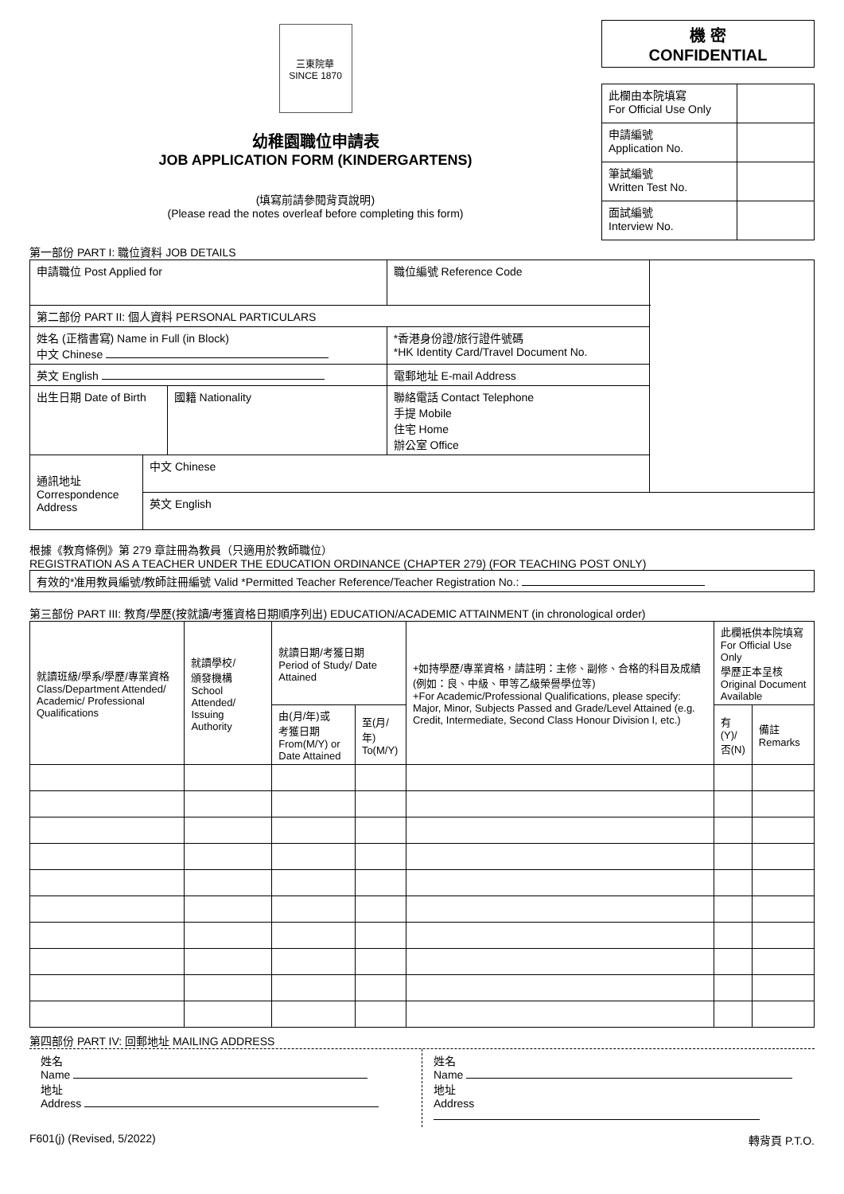三東院華
SINCE 1870
幼稚園職位申請表
JOB APPLICATION FORM (KINDERGARTENS)
(填寫前請參閱背頁說明)
(Please read the notes overleaf before completing this form)
機 密
CONFIDENTIAL
| 此欄由本院填寫 For Official Use Only | |
| 申請編號 Application No. | |
| 筆試編號 Written Test No. | |
| 面試編號 Interview No. | |
第一部份 PART I: 職位資料 JOB DETAILS
| 申請職位 Post Applied for | | | 職位編號 Reference Code | |
| 第二部份 PART II: 個人資料 PERSONAL PARTICULARS | | | | |
| 姓名 (正楷書寫) Name in Full (in Block) 中文 Chinese | | | *香港身份證/旅行證件號碼 *HK Identity Card/Travel Document No. | |
| 英文 English | | | 電郵地址 E-mail Address | |
| 出生日期 Date of Birth | | 國籍 Nationality | 聯絡電話 Contact Telephone 手提 Mobile 住宅 Home 辦公室 Office | |
| 通訊地址 Correspondence Address | 中文 Chinese | | | |
| | 英文 English | | | |
根據《教育條例》第 279 章註冊為教員（只適用於教師職位）
REGISTRATION AS A TEACHER UNDER THE EDUCATION ORDINANCE (CHAPTER 279) (FOR TEACHING POST ONLY)
有效的*准用教員編號/教師註冊編號 Valid *Permitted Teacher Reference/Teacher Registration No.:
第三部份 PART III: 教育/學歷(按就讀/考獲資格日期順序列出) EDUCATION/ACADEMIC ATTAINMENT (in chronological order)
| 就讀班級/學系/學歷/專業資格 Class/Department Attended/ Academic/ Professional Qualifications | 就讀學校/ 頒發機構 School Attended/ Issuing Authority | 就讀日期/考獲日期 Period of Study/ Date Attained | | +如持學歷/專業資格，請註明：主修、副修、合格的科目及成績(例如：良、中級、甲等乙級榮譽學位等) +For Academic/Professional Qualifications, please specify: Major, Minor, Subjects Passed and Grade/Level Attained (e.g. Credit, Intermediate, Second Class Honour Division I, etc.) | 此欄衹供本院填寫 For Official Use Only 學歷正本呈核 Original Document Available | |
| --- | --- | --- | --- | --- | --- | --- |
| | | 由(月/年)或 考獲日期 From(M/Y) or Date Attained | 至(月/年) To(M/Y) | | 有(Y)/ 否(N) | 備註 Remarks |
第四部份 PART IV: 回郵地址 MAILING ADDRESS
姓名
Name
地址
Address
姓名
Name
地址
Address
F601(j) (Revised, 5/2022) 轉背頁 P.T.O.